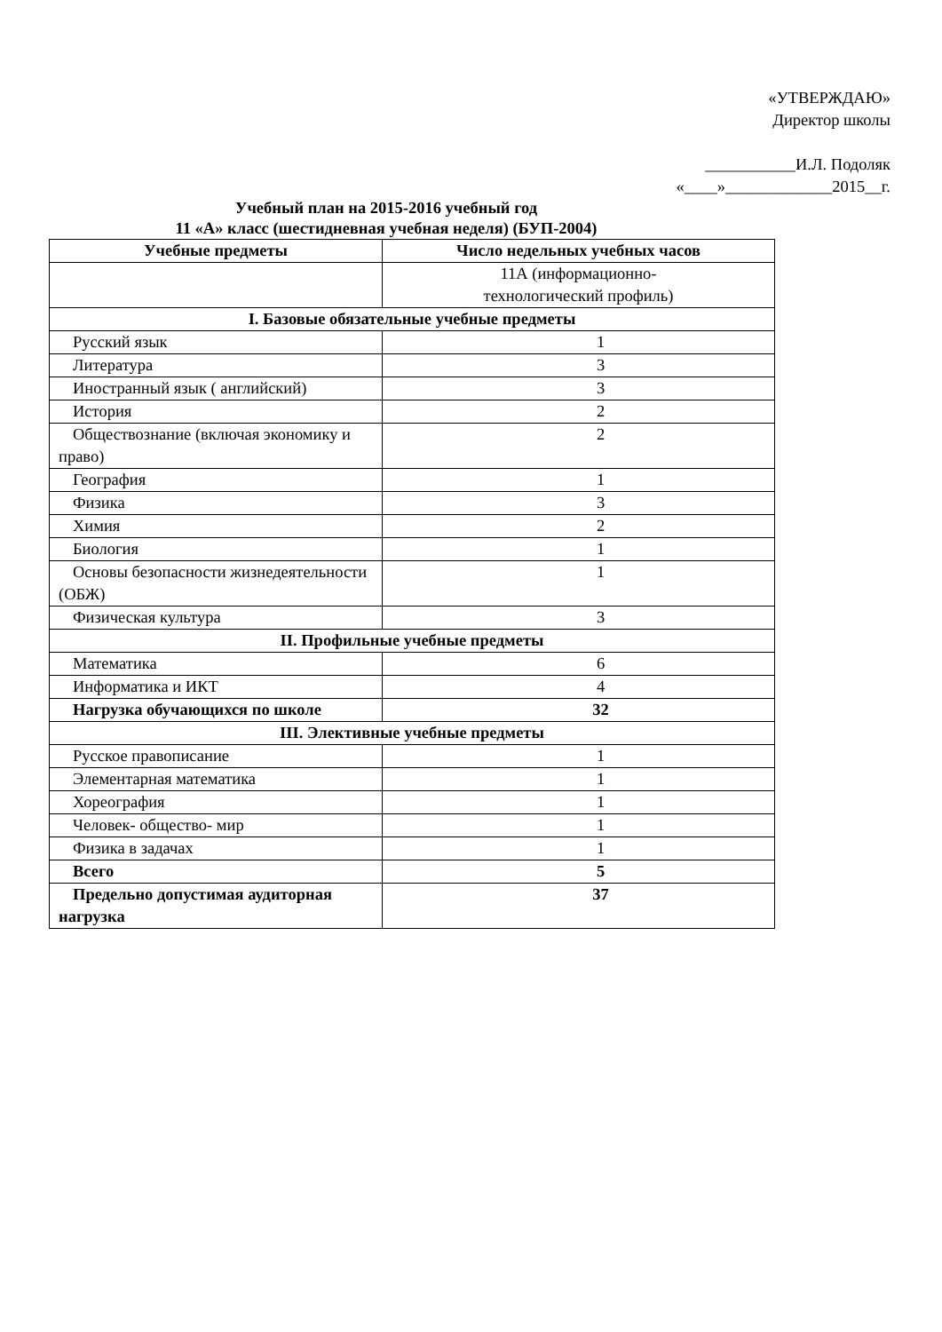«УТВЕРЖДАЮ»
Директор школы
___________И.Л. Подоляк
«____»_____________2015__г.
Учебный план на 2015-2016 учебный год
11 «А» класс (шестидневная учебная неделя) (БУП-2004)
| Учебные предметы | Число недельных учебных часов |
| --- | --- |
| | 11А (информационно- технологический профиль) |
| I. Базовые обязательные учебные предметы | |
| Русский язык | 1 |
| Литература | 3 |
| Иностранный язык ( английский) | 3 |
| История | 2 |
| Обществознание (включая экономику и право) | 2 |
| География | 1 |
| Физика | 3 |
| Химия | 2 |
| Биология | 1 |
| Основы безопасности жизнедеятельности (ОБЖ) | 1 |
| Физическая культура | 3 |
| II. Профильные учебные предметы | |
| Математика | 6 |
| Информатика и ИКТ | 4 |
| Нагрузка обучающихся по школе | 32 |
| III. Элективные учебные предметы | |
| Русское правописание | 1 |
| Элементарная математика | 1 |
| Хореография | 1 |
| Человек- общество- мир | 1 |
| Физика в задачах | 1 |
| Всего | 5 |
| Предельно допустимая аудиторная нагрузка | 37 |